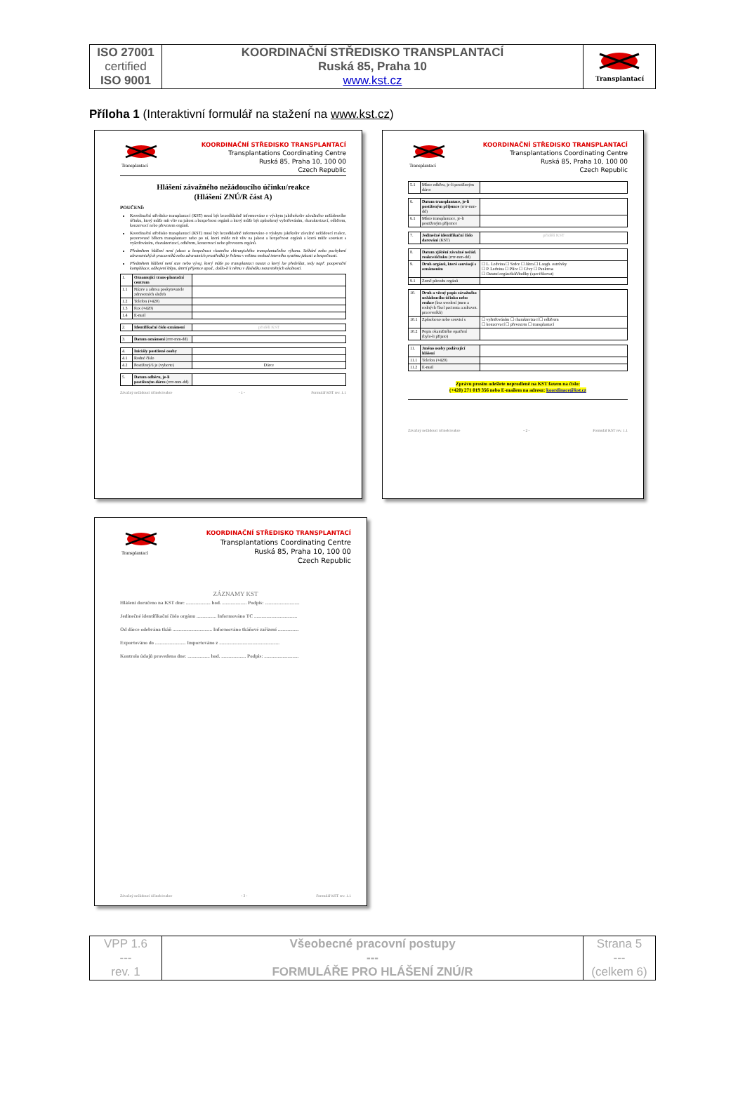| ISO 27001 certified ISO 9001 | KOORDINAČNÍ STŘEDISKO TRANSPLANTACÍ Ruská 85, Praha 10 www.kst.cz | Transplantací |
Příloha 1 (Interaktivní formulář na stažení na www.kst.cz)
Transplantací
KOORDINAČNÍ STŘEDISKO TRANSPLANTACÍ
Transplantations Coordinating Centre
Ruská 85, Praha 10, 100 00
Czech Republic
Hlášení závažného nežádoucího účinku/reakce
(Hlášení ZNÚ/R část A)
POUČENÍ:
Koordinační středisko transplantací (KST) musí být bezodkladně informováno o výskytu jakéhokoliv závažného nežádoucího účinku, který může mít vliv na jakost a bezpečnost orgánů a který může být způsobený vyšetřováním, charakterizací, odběrem, konzervací nebo převozem orgánů.
Koordinační středisko transplantací (KST) musí být bezodkladně informováno o výskytu jakékoliv závažné nežádoucí reakce, pozorované během transplantace nebo po ní, která může mít vliv na jakost a bezpečnost orgánů a která může souviset s vyšetřováním, charakterizací, odběrem, konzervací nebo převozem orgánů.
Předmětem hlášení není jakost a bezpečnost vlastního chirurgického transplantačního výkonu. Selhání nebo pochybení zdravotnických pracovníků nebo zdravotních prostředků je řešeno v režimu neshod interního systému jakosti a bezpečnosti.
Předmětem hlášení není stav nebo vývoj, který může po transplantaci nastat a který lze předvídat, tedy např. pooperační komplikace, odhojení štěpu, úmrtí příjemce apod., došlo-li k němu v důsledku nezaviněných okolností.
| 1. | Oznamující trans-plantační centrum | |
| 1.1 | Název a adresa poskytovatele zdravotních služeb | |
| 1.2 | Telefon (+420) | |
| 1.3 | Fax (+420) | |
| 1.4 | E-mail | |
| 2. | Identifikační číslo oznámení | přidělí KST |
| 3. | Datum oznámení (rrrr-mm-dd) | |
| 4. | Iniciály postižené osoby | |
| 4.1 | Rodné číslo | |
| 4.2 | Postižený/á je (vyberte) | Dárce |
| 5. | Datum odběru, je-li postiženým dárce (rrrr-mm-dd) | |
Závažný nežádoucí účinek/reakce - 1 - Formulář KST rev. 1.1
Transplantací
KOORDINAČNÍ STŘEDISKO TRANSPLANTACÍ
Transplantations Coordinating Centre
Ruská 85, Praha 10, 100 00
Czech Republic
| 5.1 | Místo odběru, je-li postiženým dárce | |
| 6. | Datum transplantace, je-li postiženým příjemce (rrrr-mm-dd) | |
| 6.1 | Místo transplantace, je-li postiženým příjemce | |
| 7. | Jedinečné identifikační číslo darování (KST) | přidělí KST |
| 8. | Datum zjištění závažné nežád. reakce/účinku (rrrr-mm-dd) | |
| 9. | Druh orgánů, které souvisejí s oznámením | ☐ L. Ledvina ☐ Srdce ☐ Játra ☐ Langh. ostrůvky ☐ P. Ledvina ☐ Plíce ☐ Cévy ☐ Pankreas ☐ Ostatní orgán/tkáň/buňky (specifikovat) |
| 9.1 | Země původu orgánů | |
| 10. | Druh a věcný popis závažného nežádoucího účinku nebo reakce (bez uvedení jmen a rodných čísel pacienta a zdravot. pracovníků) | |
| 10.1 | Způsobeno nebo souvisí s | ☐ vyšetřováním ☐ charakterizací ☐ odběrem ☐ konzervací ☐ převozem ☐ transplantací |
| 10.2 | Popis okamžitého opatření (bylo-li přijato) | |
| 11. | Jméno osoby podávající hlášení | |
| 11.1 | Telefon (+420) | |
| 11.2 | E-mail | |
Zprávu prosím odešlete neprodleně na KST faxem na číslo:
(+420) 271 019 356 nebo E-mailem na adresu: koordinace@kst.cz
Závažný nežádoucí účinek/reakce - 2 - Formulář KST rev. 1.1
Transplantací
KOORDINAČNÍ STŘEDISKO TRANSPLANTACÍ
Transplantations Coordinating Centre
Ruská 85, Praha 10, 100 00
Czech Republic
ZÁZNAMY KST
Hlášení doručeno na KST dne: .................... hod. .................... Podpis: ............................
Jedinečné identifikační číslo orgánu ................ Informováno TC ...................................
Od dárce odebrána tkáň ................................ Informováno tkáňové zařízení .................
Exportováno do ......................... Importováno z .................................................
Kontrola údajů provedena dne: .................. hod. .................... Podpis: ............................
Závažný nežádoucí účinek/reakce - 3 - Formulář KST rev. 1.1
| VPP 1.6 --- rev. 1 | Všeobecné pracovní postupy --- FORMULÁŘE PRO HLÁŠENÍ ZNÚ/R | Strana 5 --- (celkem 6) |